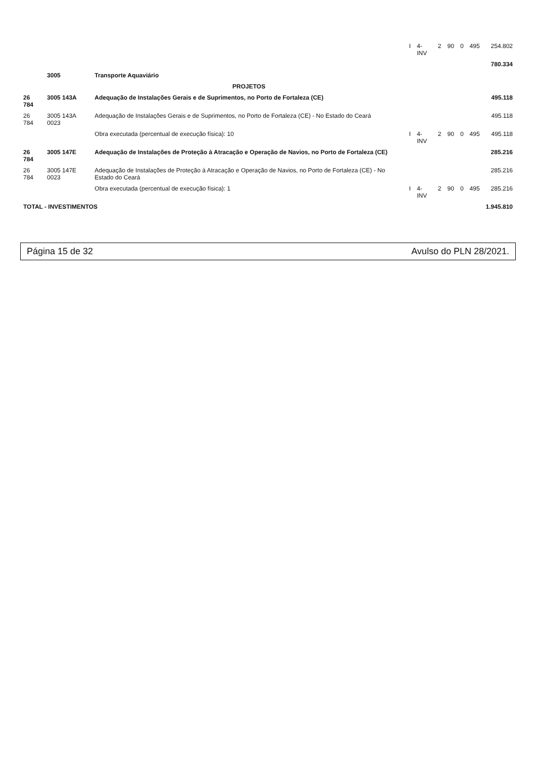| | | | I | 4-INV | 2 | 90 | 0 | 495 | 254.802 |
| | | | | | | | | | 780.334 |
| | 3005 | Transporte Aquaviário | | | | | | | |
| | | PROJETOS | | | | | | | |
| 26 784 | 3005 143A | Adequação de Instalações Gerais e de Suprimentos, no Porto de Fortaleza (CE) | | | | | | | 495.118 |
| 26 784 | 3005 143A 0023 | Adequação de Instalações Gerais e de Suprimentos, no Porto de Fortaleza (CE) - No Estado do Ceará | | | | | | | 495.118 |
| | | Obra executada (percentual de execução física): 10 | I | 4-INV | 2 | 90 | 0 | 495 | 495.118 |
| 26 784 | 3005 147E | Adequação de Instalações de Proteção à Atracação e Operação de Navios, no Porto de Fortaleza (CE) | | | | | | | 285.216 |
| 26 784 | 3005 147E 0023 | Adequação de Instalações de Proteção à Atracação e Operação de Navios, no Porto de Fortaleza (CE) - No Estado do Ceará | | | | | | | 285.216 |
| | | Obra executada (percentual de execução física): 1 | I | 4-INV | 2 | 90 | 0 | 495 | 285.216 |
| TOTAL - INVESTIMENTOS | | | | | | | | | 1.945.810 |
Página 15 de 32 Avulso do PLN 28/2021.